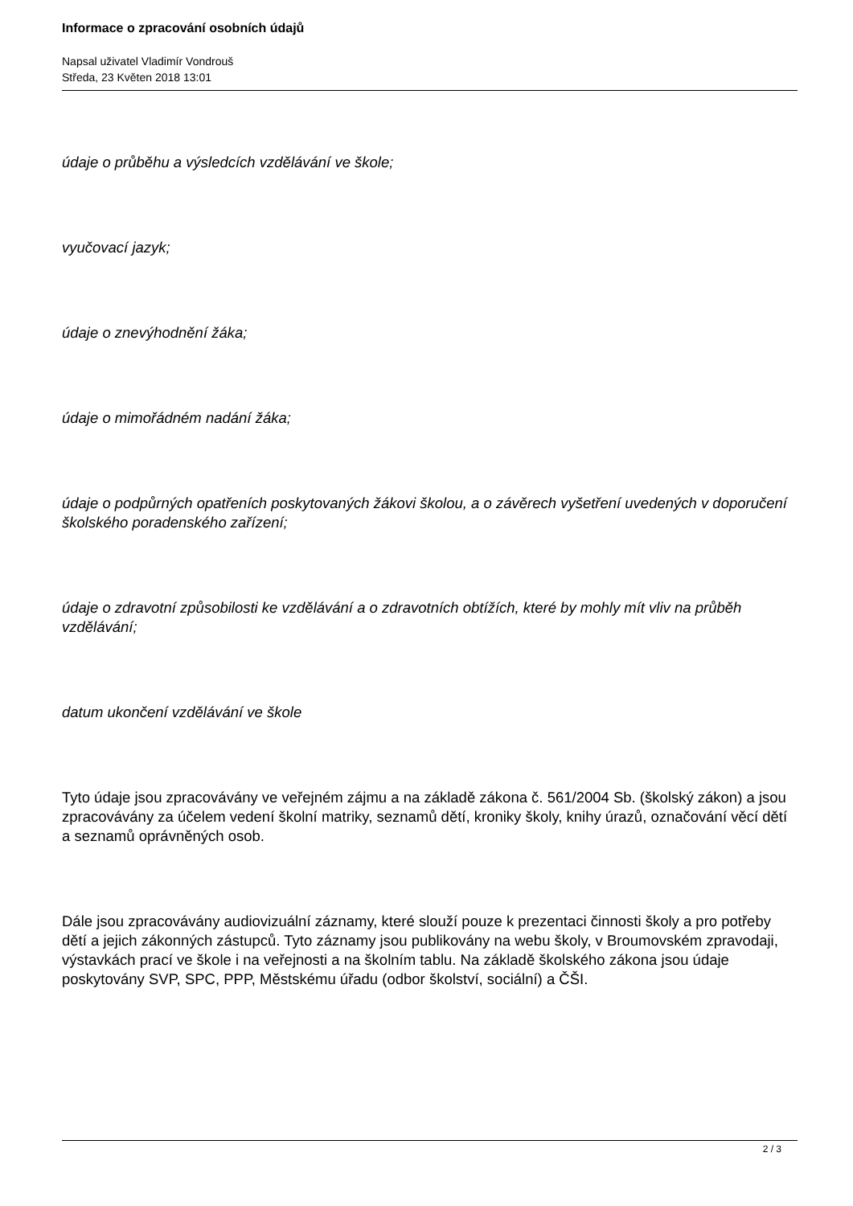Informace o zpracování osobních údajů
Napsal uživatel Vladimír Vondrouš
Středa, 23 Květen 2018 13:01
údaje o průběhu a výsledcích vzdělávání ve škole;
vyučovací jazyk;
údaje o znevýhodnění žáka;
údaje o mimořádném nadání žáka;
údaje o podpůrných opatřeních poskytovaných žákovi školou, a o závěrech vyšetření uvedených v doporučení školského poradenského zařízení;
údaje o zdravotní způsobilosti ke vzdělávání a o zdravotních obtížích, které by mohly mít vliv na průběh vzdělávání;
datum ukončení vzdělávání ve škole
Tyto údaje jsou zpracovávány ve veřejném zájmu a na základě zákona č. 561/2004 Sb. (školský zákon) a jsou zpracovávány za účelem vedení školní matriky, seznamů dětí, kroniky školy, knihy úrazů, označování věcí dětí a seznamů oprávněných osob.
Dále jsou zpracovávány audiovizuální záznamy, které slouží pouze k prezentaci činnosti školy a pro potřeby dětí a jejich zákonných zástupců. Tyto záznamy jsou publikovány na webu školy, v Broumovském zpravodaji, výstavkách prací ve škole i na veřejnosti a na školním tablu. Na základě školského zákona jsou údaje poskytovány SVP, SPC, PPP, Městskému úřadu (odbor školství, sociální) a ČŠI.
2 / 3